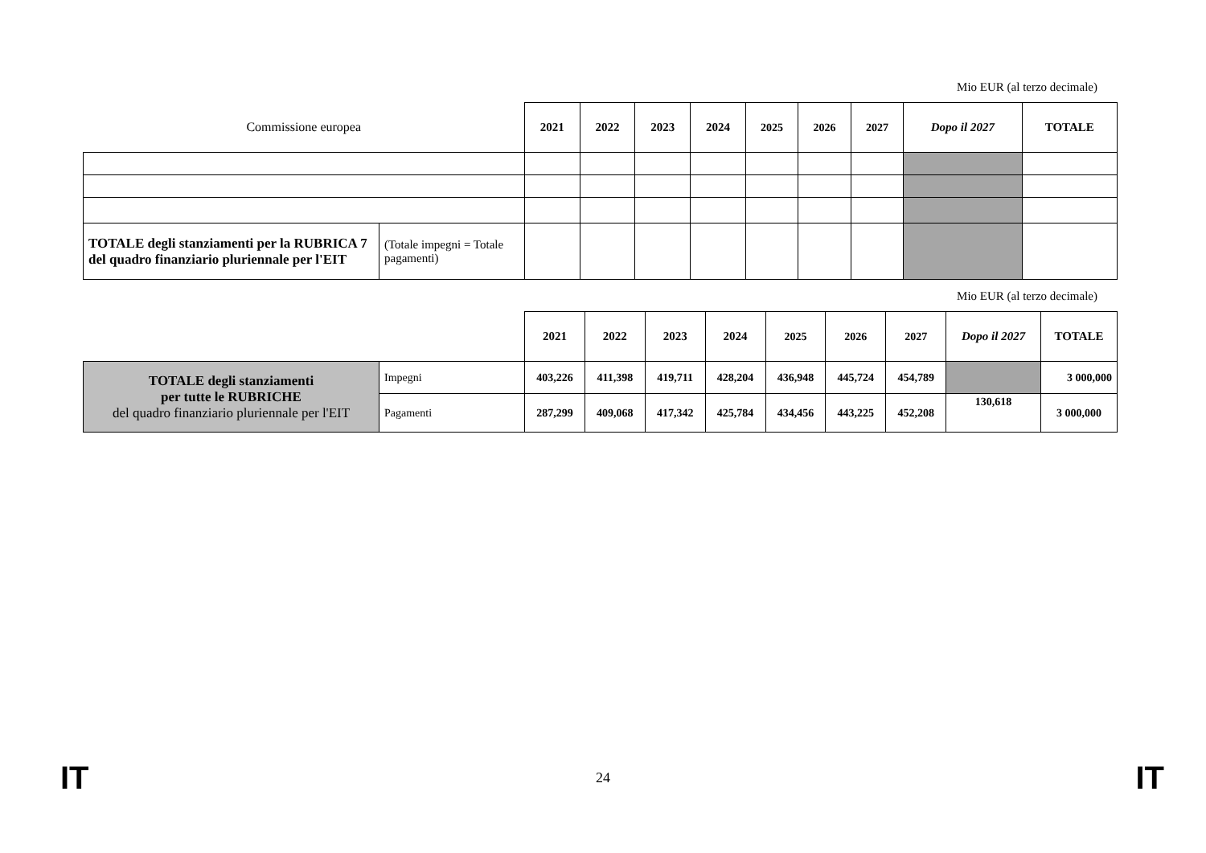Mio EUR (al terzo decimale)
| Commissione europea | | 2021 | 2022 | 2023 | 2024 | 2025 | 2026 | 2027 | Dopo il 2027 | TOTALE |
| TOTALE degli stanziamenti per la RUBRICA 7 del quadro finanziario pluriennale per l'EIT | (Totale impegni = Totale pagamenti) | | | | | | | | | |
Mio EUR (al terzo decimale)
| | | 2021 | 2022 | 2023 | 2024 | 2025 | 2026 | 2027 | Dopo il 2027 | TOTALE |
| TOTALE degli stanziamenti per tutte le RUBRICHE del quadro finanziario pluriennale per l'EIT | Impegni | 403,226 | 411,398 | 419,711 | 428,204 | 436,948 | 445,724 | 454,789 | | 3 000,000 |
| | Pagamenti | 287,299 | 409,068 | 417,342 | 425,784 | 434,456 | 443,225 | 452,208 | 130,618 | 3 000,000 |
IT 24 IT